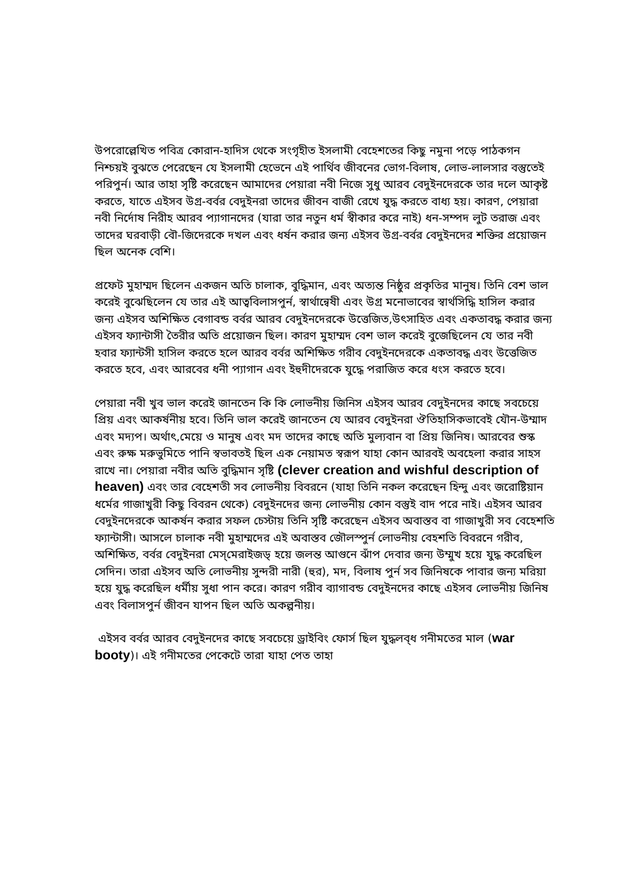উপরোল্লেখিত পবিত্র কোরান-হাদিস থেকে সংগৃহীত ইসলামী বেহেশতের কিছু নমুনা পড়ে পাঠকগন নিশ্চয়ই বুঝতে পেরেছেন যে ইসলামী হেভেনে এই পার্থিব জীবনের ভোগ-বিলাষ, লোভ-লালসার বস্তুতেই পরিপুর্ন। আর তাহা সৃষ্টি করেছেন আমাদের পেয়ারা নবী নিজে সুধু আরব বেদুইনদেরকে তার দলে আকৃষ্ট করতে, যাতে এইসব উগ্র-বর্বর বেদুইনরা তাদের জীবন বাজী রেখে যুদ্ধ করতে বাধ্য হয়। কারণ, পেয়ারা নবী নির্দোষ নিরীহ আরব প্যাগানদের (যারা তার নতুন ধর্ম স্বীকার করে নাই) ধন-সম্পদ লুট তরাজ এবং তাদের ঘরবাড়ী বৌ-জিদেরকে দখল এবং ধর্ষন করার জন্য এইসব উগ্র-বর্বর বেদুইনদের শক্তির প্রয়োজন ছিল অনেক বেশি।
প্রফেট মুহাম্মদ ছিলেন একজন অতি চালাক, বুদ্ধিমান, এবং অত্যন্ত নিষ্ঠুর প্রকৃতির মানুষ। তিনি বেশ ভাল করেই বুঝেছিলেন যে তার এই আত্ববিলাসপুর্ন, স্বার্থান্বেষী এবং উগ্র মনোভাবের স্বার্থসিদ্ধি হাসিল করার জন্য এইসব অশিক্ষিত বেগাবন্ড বর্বর আরব বেদুইনদেরকে উত্তেজিত,উৎসাহিত এবং একতাবদ্ধ করার জন্য এইসব ফ্যান্টাসী তৈরীর অতি প্রয়োজন ছিল। কারণ মুহাম্মদ বেশ ভাল করেই বুজেছিলেন যে তার নবী হবার ফ্যান্টসী হাসিল করতে হলে আরব বর্বর অশিক্ষিত গরীব বেদুইনদেরকে একতাবদ্ধ এবং উত্তেজিত করতে হবে, এবং আরবের ধনী প্যাগান এবং ইহুদীদেরকে যুদ্ধে পরাজিত করে ধংস করতে হবে।
পেয়ারা নবী খুব ভাল করেই জানতেন কি কি লোভনীয় জিনিস এইসব আরব বেদুইনদের কাছে সবচেয়ে প্রিয় এবং আকর্ষনীয় হবে। তিনি ভাল করেই জানতেন যে আরব বেদুইনরা ঔতিহাসিকভাবেই যৌন-উম্মাদ এবং মদ্যপ। অর্থাৎ,মেয়ে ও মানুষ এবং মদ তাদের কাছে অতি মুল্যবান বা প্রিয় জিনিষ। আরবের শুস্ক এবং রুক্ষ মরুভুমিতে পানি স্বভাবতই ছিল এক নেয়ামত স্বরূপ যাহা কোন আরবই অবহেলা করার সাহস রাখে না। পেয়ারা নবীর অতি বুদ্ধিমান সৃষ্টি (clever creation and wishful description of heaven) এবং তার বেহেশতী সব লোভনীয় বিবরনে (যাহা তিনি নকল করেছেন হিন্দু এবং জরোষ্টিয়ান ধর্মের গাজাখুরী কিছু বিবরন থেকে) বেদুইনদের জন্য লোভনীয় কোন বস্তুই বাদ পরে নাই। এইসব আরব বেদুইনদেরকে আকর্ষন করার সফল চেস্টায় তিনি সৃষ্টি করেছেন এইসব অবাস্তব বা গাজাখুরী সব বেহেশতি ফ্যান্টাসী। আসলে চালাক নবী মুহাম্মদের এই অবাস্তব জৌলস্পুর্ন লোভনীয় বেহশতি বিবরনে গরীব, অশিক্ষিত, বর্বর বেদুইনরা মেস্‌মেরাইজড্‌ হয়ে জলন্ত আগুনে ঝাঁপ দেবার জন্য উম্মুখ হয়ে যুদ্ধ করেছিল সেদিন। তারা এইসব অতি লোভনীয় সুন্দরী নারী (হুর), মদ, বিলাষ পুর্ন সব জিনিষকে পাবার জন্য মরিয়া হয়ে যুদ্ধ করেছিল ধর্মীয় সুধা পান করে। কারণ গরীব ব্যাগাবন্ড বেদুইনদের কাছে এইসব লোভনীয় জিনিষ এবং বিলাসপুর্ন জীবন যাপন ছিল অতি অকল্পনীয়।
এইসব বর্বর আরব বেদুইনদের কাছে সবচেয়ে ড্রাইবিং ফোর্স ছিল যুদ্ধলব্ধ গনীমতের মাল (war booty)। এই গনীমতের পেকেটে তারা যাহা পেত তাহা